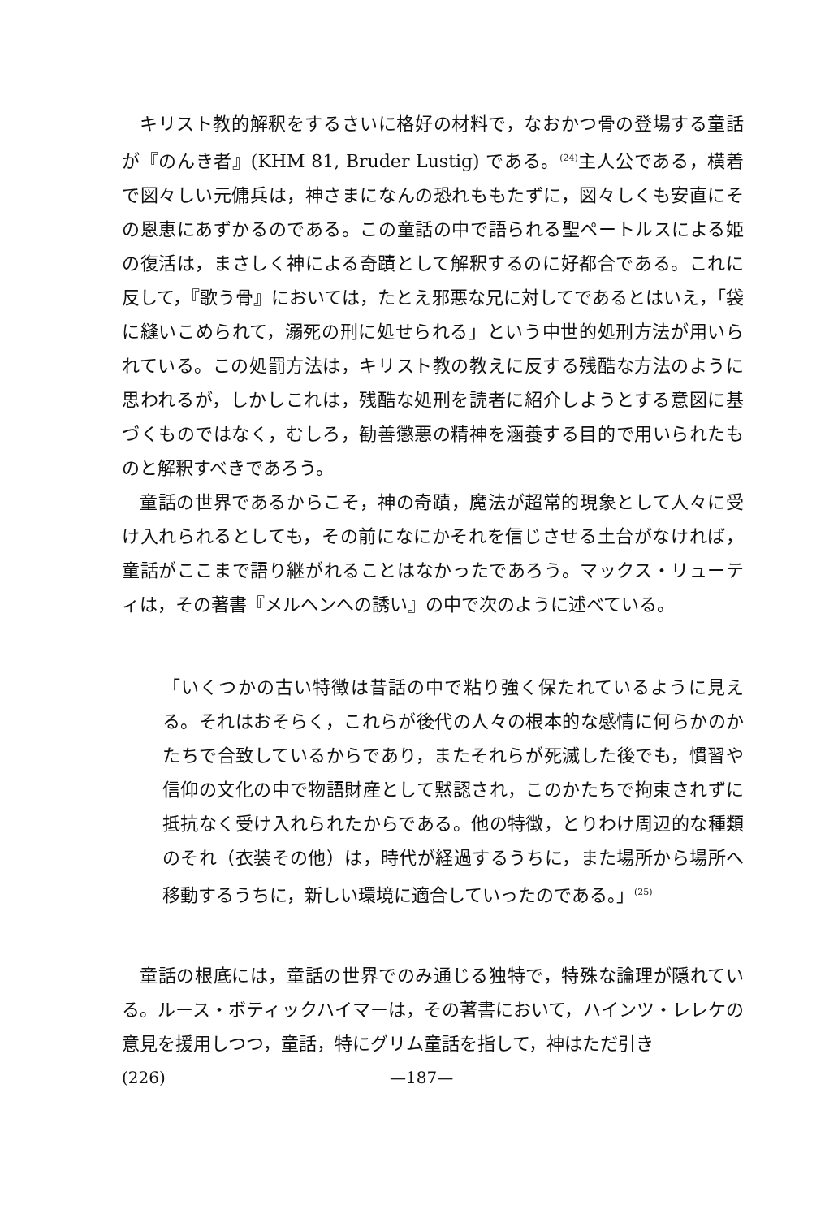キリスト教的解釈をするさいに格好の材料で，なおかつ骨の登場する童話が『のんき者』(KHM 81, Bruder Lustig) である。<sup>(24)</sup>主人公である，横着で図々しい元傭兵は，神さまになんの恐れももたずに，図々しくも安直にその恩恵にあずかるのである。この童話の中で語られる聖ペートルスによる姫の復活は，まさしく神による奇蹟として解釈するのに好都合である。これに反して，『歌う骨』においては，たとえ邪悪な兄に対してであるとはいえ，「袋に縫いこめられて，溺死の刑に処せられる」という中世的処刑方法が用いられている。この処罰方法は，キリスト教の教えに反する残酷な方法のように思われるが，しかしこれは，残酷な処刑を読者に紹介しようとする意図に基づくものではなく，むしろ，勧善懲悪の精神を涵養する目的で用いられたものと解釈すべきであろう。
童話の世界であるからこそ，神の奇蹟，魔法が超常的現象として人々に受け入れられるとしても，その前になにかそれを信じさせる土台がなければ，童話がここまで語り継がれることはなかったであろう。マックス・リューティは，その著書『メルヘンへの誘い』の中で次のように述べている。
「いくつかの古い特徴は昔話の中で粘り強く保たれているように見える。それはおそらく，これらが後代の人々の根本的な感情に何らかのかたちで合致しているからであり，またそれらが死滅した後でも，慣習や信仰の文化の中で物語財産として黙認され，このかたちで拘束されずに抵抗なく受け入れられたからである。他の特徴，とりわけ周辺的な種類のそれ（衣装その他）は，時代が経過するうちに，また場所から場所へ移動するうちに，新しい環境に適合していったのである。」<sup>(25)</sup>
童話の根底には，童話の世界でのみ通じる独特で，特殊な論理が隠れている。ルース・ボティックハイマーは，その著書において，ハインツ・レレケの意見を援用しつつ，童話，特にグリム童話を指して，神はただ引き
(226) —187—